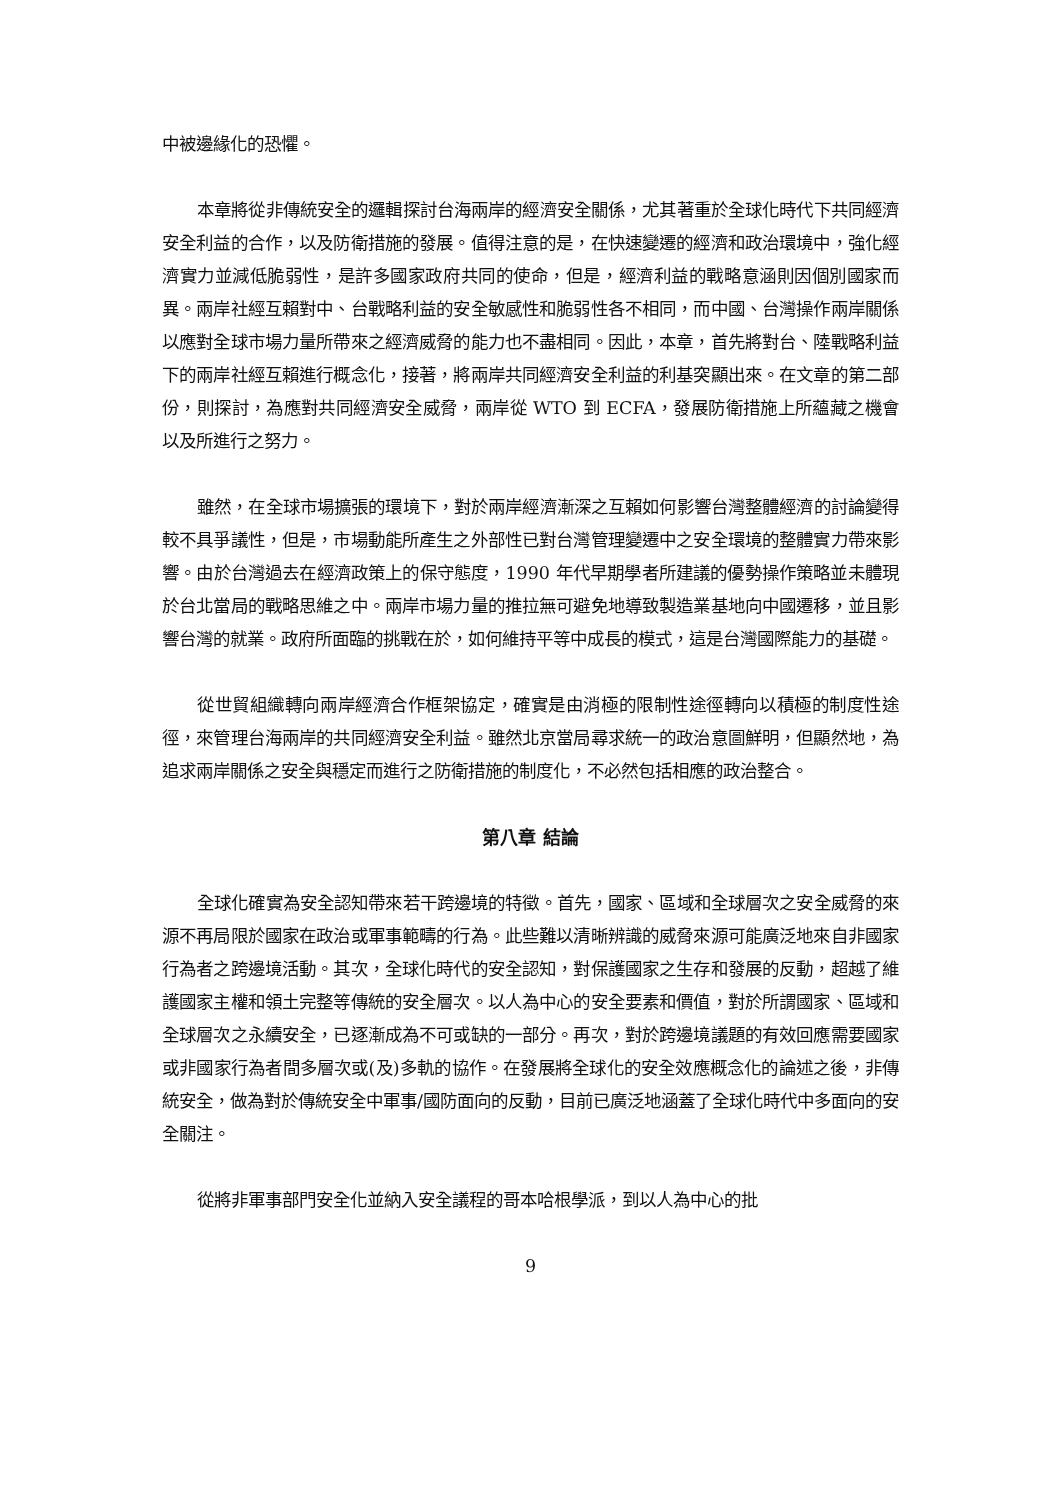中被邊緣化的恐懼。
本章將從非傳統安全的邏輯探討台海兩岸的經濟安全關係，尤其著重於全球化時代下共同經濟安全利益的合作，以及防衛措施的發展。值得注意的是，在快速變遷的經濟和政治環境中，強化經濟實力並減低脆弱性，是許多國家政府共同的使命，但是，經濟利益的戰略意涵則因個別國家而異。兩岸社經互賴對中、台戰略利益的安全敏感性和脆弱性各不相同，而中國、台灣操作兩岸關係以應對全球市場力量所帶來之經濟威脅的能力也不盡相同。因此，本章，首先將對台、陸戰略利益下的兩岸社經互賴進行概念化，接著，將兩岸共同經濟安全利益的利基突顯出來。在文章的第二部份，則探討，為應對共同經濟安全威脅，兩岸從 WTO 到 ECFA，發展防衛措施上所蘊藏之機會以及所進行之努力。
雖然，在全球市場擴張的環境下，對於兩岸經濟漸深之互賴如何影響台灣整體經濟的討論變得較不具爭議性，但是，市場動能所產生之外部性已對台灣管理變遷中之安全環境的整體實力帶來影響。由於台灣過去在經濟政策上的保守態度，1990 年代早期學者所建議的優勢操作策略並未體現於台北當局的戰略思維之中。兩岸市場力量的推拉無可避免地導致製造業基地向中國遷移，並且影響台灣的就業。政府所面臨的挑戰在於，如何維持平等中成長的模式，這是台灣國際能力的基礎。
從世貿組織轉向兩岸經濟合作框架協定，確實是由消極的限制性途徑轉向以積極的制度性途徑，來管理台海兩岸的共同經濟安全利益。雖然北京當局尋求統一的政治意圖鮮明，但顯然地，為追求兩岸關係之安全與穩定而進行之防衛措施的制度化，不必然包括相應的政治整合。
第八章 結論
全球化確實為安全認知帶來若干跨邊境的特徵。首先，國家、區域和全球層次之安全威脅的來源不再局限於國家在政治或軍事範疇的行為。此些難以清晰辨識的威脅來源可能廣泛地來自非國家行為者之跨邊境活動。其次，全球化時代的安全認知，對保護國家之生存和發展的反動，超越了維護國家主權和領土完整等傳統的安全層次。以人為中心的安全要素和價值，對於所謂國家、區域和全球層次之永續安全，已逐漸成為不可或缺的一部分。再次，對於跨邊境議題的有效回應需要國家或非國家行為者間多層次或(及)多軌的協作。在發展將全球化的安全效應概念化的論述之後，非傳統安全，做為對於傳統安全中軍事/國防面向的反動，目前已廣泛地涵蓋了全球化時代中多面向的安全關注。
從將非軍事部門安全化並納入安全議程的哥本哈根學派，到以人為中心的批
9